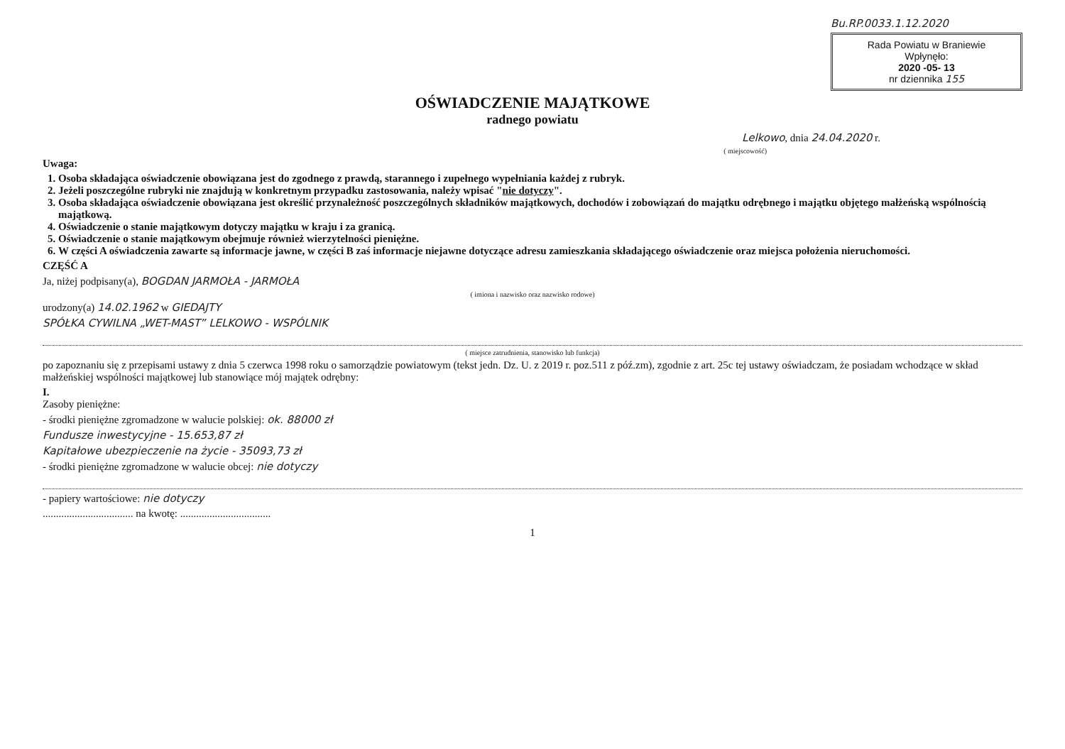Bu.RP.0033.1.12.2020
Rada Powiatu w Braniewie
Wpłynęło:
2020 -05- 13
nr dziennika 155
OŚWIADCZENIE MAJĄTKOWE
radnego powiatu
Lelkowo, dnia 24.04.2020 r.
( miejscowość)
Uwaga:
1. Osoba składająca oświadczenie obowiązana jest do zgodnego z prawdą, starannego i zupełnego wypełniania każdej z rubryk.
2. Jeżeli poszczególne rubryki nie znajdują w konkretnym przypadku zastosowania, należy wpisać "nie dotyczy".
3. Osoba składająca oświadczenie obowiązana jest określić przynależność poszczególnych składników majątkowych, dochodów i zobowiązań do majątku odrębnego i majątku objętego małżeńską wspólnością majątkową.
4. Oświadczenie o stanie majątkowym dotyczy majątku w kraju i za granicą.
5. Oświadczenie o stanie majątkowym obejmuje również wierzytelności pieniężne.
6. W części A oświadczenia zawarte są informacje jawne, w części B zaś informacje niejawne dotyczące adresu zamieszkania składającego oświadczenie oraz miejsca położenia nieruchomości.
CZĘŚĆ A
Ja, niżej podpisany(a), BOGDAN JARMOŁA - JARMOŁA
( imiona i nazwisko oraz nazwisko rodowe)
urodzony(a) 14.02.1962 w GIEDAJTY
SPÓŁKA CYWILNA „WET-MAST” LELKOWO - WSPÓLNIK
( miejsce zatrudnienia, stanowisko lub funkcja)
po zapoznaniu się z przepisami ustawy z dnia 5 czerwca 1998 roku o samorządzie powiatowym (tekst jedn. Dz. U. z 2019 r. poz.511 z póź.zm), zgodnie z art. 25c tej ustawy oświadczam, że posiadam wchodzące w skład małżeńskiej wspólności majątkowej lub stanowiące mój majątek odrębny:
I.
Zasoby pieniężne:
- środki pieniężne zgromadzone w walucie polskiej: ok. 88000 zł
Fundusze inwestycyjne - 15.653,87 zł
Kapitałowe ubezpieczenie na życie - 35093,73 zł
- środki pieniężne zgromadzone w walucie obcej: nie dotyczy
- papiery wartościowe: nie dotyczy
.................................. na kwotę: ..................................
1